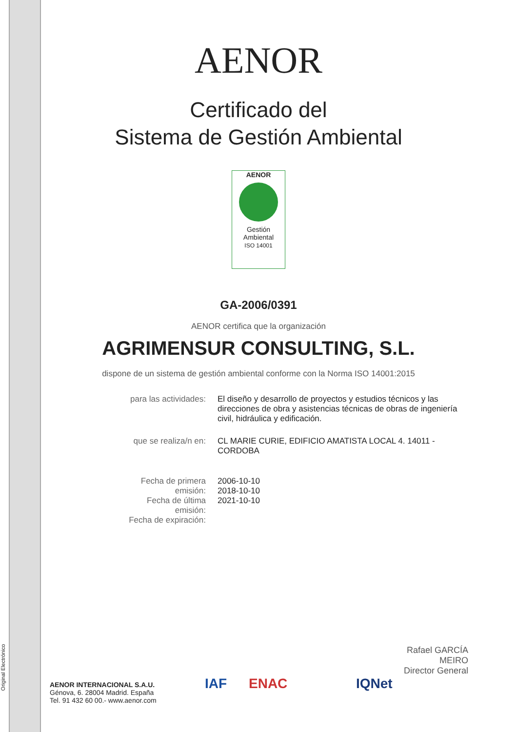Original Electrónico
AENOR
Certificado del
Sistema de Gestión Ambiental
AENOR
Gestión
Ambiental
ISO 14001
GA-2006/0391
AENOR certifica que la organización
AGRIMENSUR CONSULTING, S.L.
dispone de un sistema de gestión ambiental conforme con la Norma ISO 14001:2015
| para las actividades: | El diseño y desarrollo de proyectos y estudios técnicos y las direcciones de obra y asistencias técnicas de obras de ingeniería civil, hidráulica y edificación. |
| que se realiza/n en: | CL MARIE CURIE, EDIFICIO AMATISTA LOCAL 4. 14011 - CORDOBA |
| Fecha de primera emisión: Fecha de última emisión: Fecha de expiración: | 2006-10-10 2018-10-10 2021-10-10 |
Rafael GARCÍA MEIRO
Director General
AENOR INTERNACIONAL S.A.U.
Génova, 6. 28004 Madrid. España
Tel. 91 432 60 00.- www.aenor.com
IAF ENAC IQNet